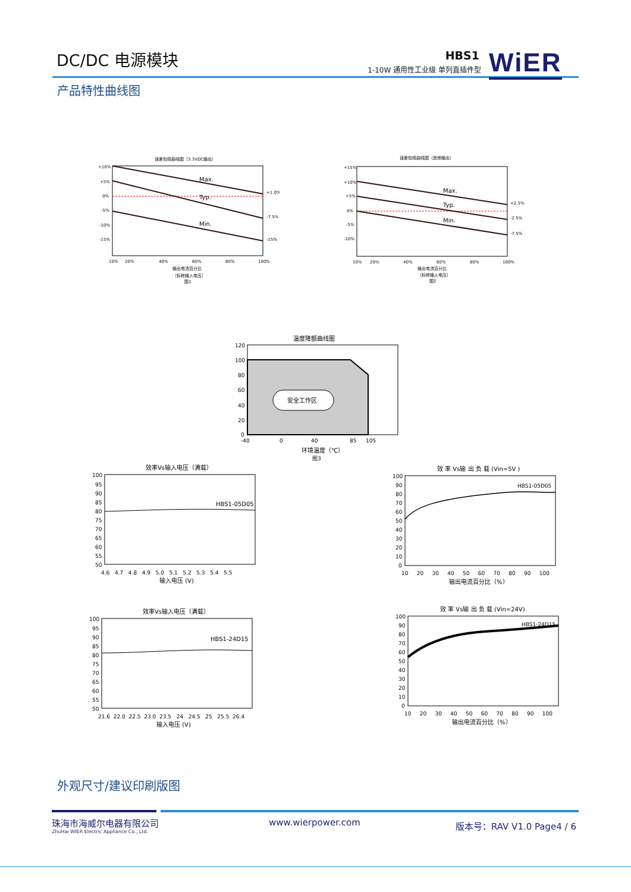DC/DC 电源模块 HBS1
1-10W 通用性工业级 单列直插件型 WiER
产品特性曲线图
误差包络曲线图（3.3VDC输出）
Max.
Typ.
Min.
+10%
+5%
0%
-5%
-10%
-15%
+1.0%
-7.5%
-15%
10%
20%
40%
60%
80%
100%
输出电流百分比
（标称输入电压）
图1
误差包络曲线图（其他输出）
Max.
Typ.
Min.
+15%
+10%
+5%
0%
-5%
-10%
+2.5%
-2.5%
-7.5%
10%
20%
40%
60%
80%
100%
输出电流百分比
（标称输入电压）
图2
温度降额曲线图
安全工作区
120
100
80
60
40
20
0
-40
0
40
85
105
环境温度（℃）
图3
效率Vs输入电压（满载）
HBS1-05D05
100
95
90
85
80
75
70
65
60
55
50
4.6 4.7 4.8 4.9 5.0 5.1 5.2 5.3 5.4 5.5
输入电压 (V)
效 率 Vs输 出 负 载 (Vin=5V )
HBS1-05D05
100
90
80
70
60
50
40
30
20
10
0
10 20 30 40 50 60 70 80 90 100
输出电流百分比（%）
效率Vs输入电压（满载）
HBS1-24D15
100
95
90
85
80
75
70
65
60
55
50
21.6 22.0 22.5 23.0 23.5 24 24.5 25 25.5 26.4
输入电压 (V)
效 率 Vs输 出 负 载 (Vin=24V)
HBS1-24D15
100
90
80
70
60
50
40
30
20
10
0
10 20 30 40 50 60 70 80 90 100
输出电流百分比（%）
外观尺寸/建议印刷版图
珠海市海威尔电器有限公司
ZhuHai WIER Electric Appliance Co., Ltd.
www.wierpower.com 版本号：RAV V1.0 Page4 / 6